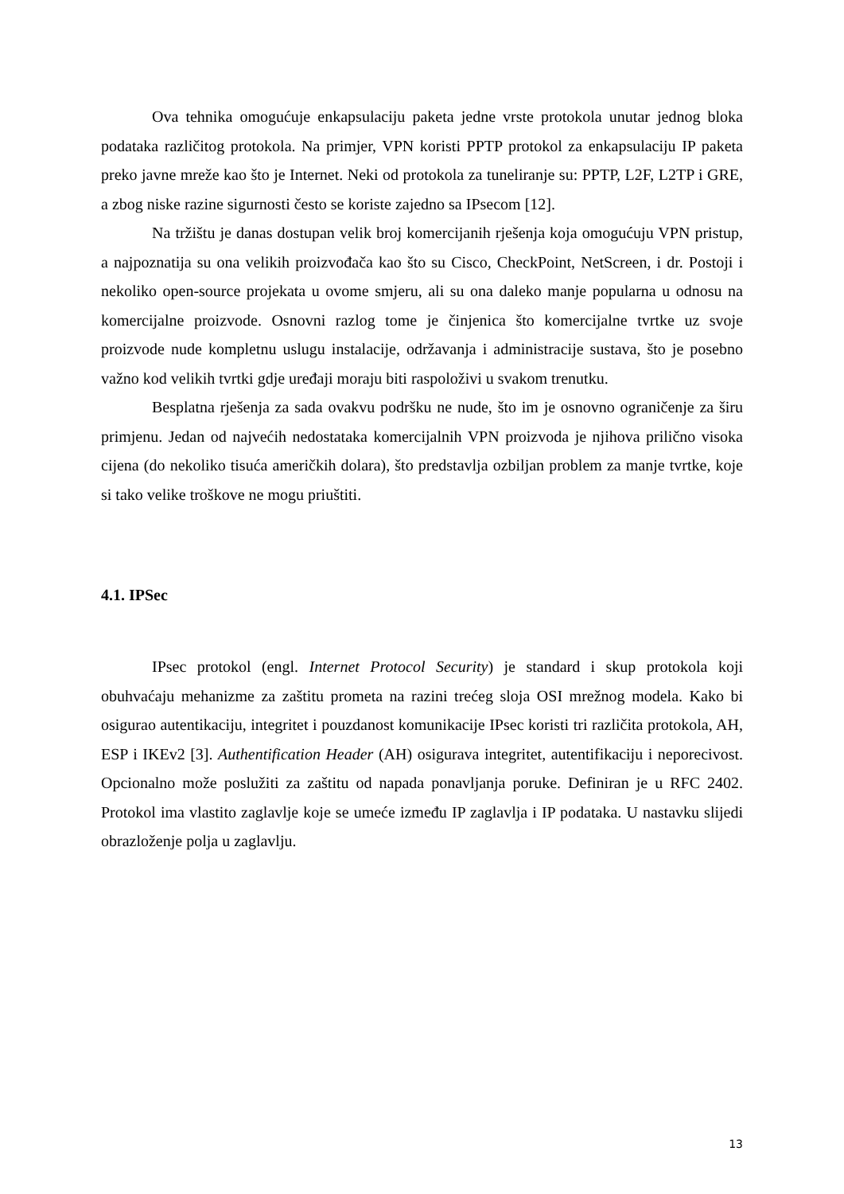Ova tehnika omogućuje enkapsulaciju paketa jedne vrste protokola unutar jednog bloka podataka različitog protokola. Na primjer, VPN koristi PPTP protokol za enkapsulaciju IP paketa preko javne mreže kao što je Internet. Neki od protokola za tuneliranje su: PPTP, L2F, L2TP i GRE, a zbog niske razine sigurnosti često se koriste zajedno sa IPsecom [12].
Na tržištu je danas dostupan velik broj komercijanih rješenja koja omogućuju VPN pristup, a najpoznatija su ona velikih proizvođača kao što su Cisco, CheckPoint, NetScreen, i dr. Postoji i nekoliko open-source projekata u ovome smjeru, ali su ona daleko manje popularna u odnosu na komercijalne proizvode. Osnovni razlog tome je činjenica što komercijalne tvrtke uz svoje proizvode nude kompletnu uslugu instalacije, održavanja i administracije sustava, što je posebno važno kod velikih tvrtki gdje uređaji moraju biti raspoloživi u svakom trenutku.
Besplatna rješenja za sada ovakvu podršku ne nude, što im je osnovno ograničenje za širu primjenu. Jedan od najvećih nedostataka komercijalnih VPN proizvoda je njihova prilično visoka cijena (do nekoliko tisuća američkih dolara), što predstavlja ozbiljan problem za manje tvrtke, koje si tako velike troškove ne mogu priuštiti.
4.1. IPSec
IPsec protokol (engl. Internet Protocol Security) je standard i skup protokola koji obuhvaćaju mehanizme za zaštitu prometa na razini trećeg sloja OSI mrežnog modela. Kako bi osigurao autentikaciju, integritet i pouzdanost komunikacije IPsec koristi tri različita protokola, AH, ESP i IKEv2 [3]. Authentification Header (AH) osigurava integritet, autentifikaciju i neporecivost. Opcionalno može poslužiti za zaštitu od napada ponavljanja poruke. Definiran je u RFC 2402. Protokol ima vlastito zaglavlje koje se umeće između IP zaglavlja i IP podataka. U nastavku slijedi obrazloženje polja u zaglavlju.
13